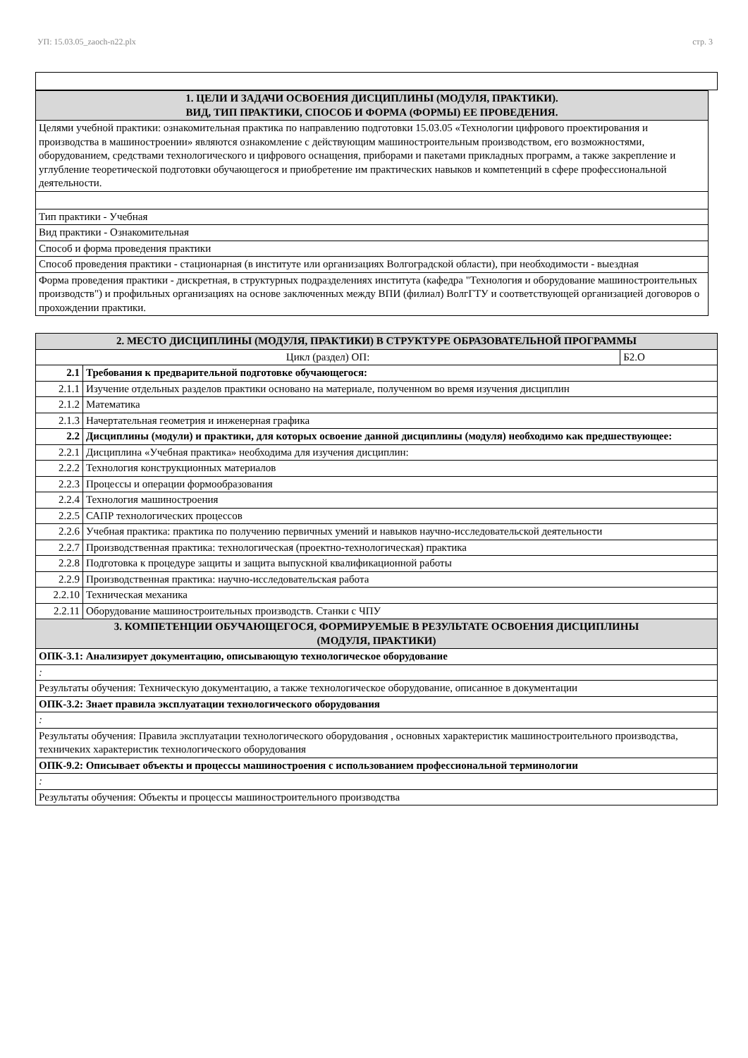УП: 15.03.05_zaoch-n22.plx стр. 3
| 1. ЦЕЛИ И ЗАДАЧИ ОСВОЕНИЯ ДИСЦИПЛИНЫ (МОДУЛЯ, ПРАКТИКИ). ВИД, ТИП ПРАКТИКИ, СПОСОБ И ФОРМА (ФОРМЫ) ЕЕ ПРОВЕДЕНИЯ. |
| Целями учебной практики: ознакомительная практика по направлению подготовки 15.03.05 «Технологии цифрового проектирования и производства в машиностроении» являются ознакомление с действующим машиностроительным производством, его возможностями, оборудованием, средствами технологического и цифрового оснащения, приборами и пакетами прикладных программ, а также закрепление и углубление теоретической подготовки обучающегося и приобретение им практических навыков и компетенций в сфере профессиональной деятельности. |
| Тип практики - Учебная |
| Вид практики - Ознакомительная |
| Способ и форма проведения практики |
| Способ проведения практики - стационарная (в институте или организациях Волгоградской области), при необходимости - выездная |
| Форма проведения практики - дискретная, в структурных подразделениях института (кафедра "Технология и оборудование машиностроительных производств") и профильных организациях на основе заключенных между ВПИ (филиал) ВолгГТУ и соответствующей организацией договоров о прохождении практики. |
| 2. МЕСТО ДИСЦИПЛИНЫ (МОДУЛЯ, ПРАКТИКИ) В СТРУКТУРЕ ОБРАЗОВАТЕЛЬНОЙ ПРОГРАММЫ | | |
| Цикл (раздел) ОП: | | Б2.О |
| 2.1 | Требования к предварительной подготовке обучающегося: | |
| 2.1.1 | Изучение отдельных разделов практики основано на материале, полученном во время изучения дисциплин | |
| 2.1.2 | Математика | |
| 2.1.3 | Начертательная геометрия и инженерная графика | |
| 2.2 | Дисциплины (модули) и практики, для которых освоение данной дисциплины (модуля) необходимо как предшествующее: | |
| 2.2.1 | Дисциплина «Учебная практика» необходима для изучения дисциплин: | |
| 2.2.2 | Технология конструкционных материалов | |
| 2.2.3 | Процессы и операции формообразования | |
| 2.2.4 | Технология машиностроения | |
| 2.2.5 | САПР технологических процессов | |
| 2.2.6 | Учебная практика: практика по получению первичных умений и навыков научно-исследовательской деятельности | |
| 2.2.7 | Производственная практика: технологическая (проектно-технологическая) практика | |
| 2.2.8 | Подготовка к процедуре защиты и защита выпускной квалификационной работы | |
| 2.2.9 | Производственная практика: научно-исследовательская работа | |
| 2.2.10 | Техническая механика | |
| 2.2.11 | Оборудование машиностроительных производств. Станки с ЧПУ | |
| 3. КОМПЕТЕНЦИИ ОБУЧАЮЩЕГОСЯ, ФОРМИРУЕМЫЕ В РЕЗУЛЬТАТЕ ОСВОЕНИЯ ДИСЦИПЛИНЫ (МОДУЛЯ, ПРАКТИКИ) | | |
| ОПК-3.1: Анализирует документацию, описывающую технологическое оборудование | | |
| : | | |
| Результаты обучения: Техническую документацию, а также технологическое оборудование, описанное в документации | | |
| ОПК-3.2: Знает правила эксплуатации технологического оборудования | | |
| : | | |
| Результаты обучения: Правила эксплуатации технологического оборудования , основных характеристик машиностроительного производства, техничеких характеристик технологического оборудования | | |
| ОПК-9.2: Описывает объекты и процессы машиностроения с использованием профессиональной терминологии | | |
| : | | |
| Результаты обучения: Объекты и процессы машиностроительного производства | | |